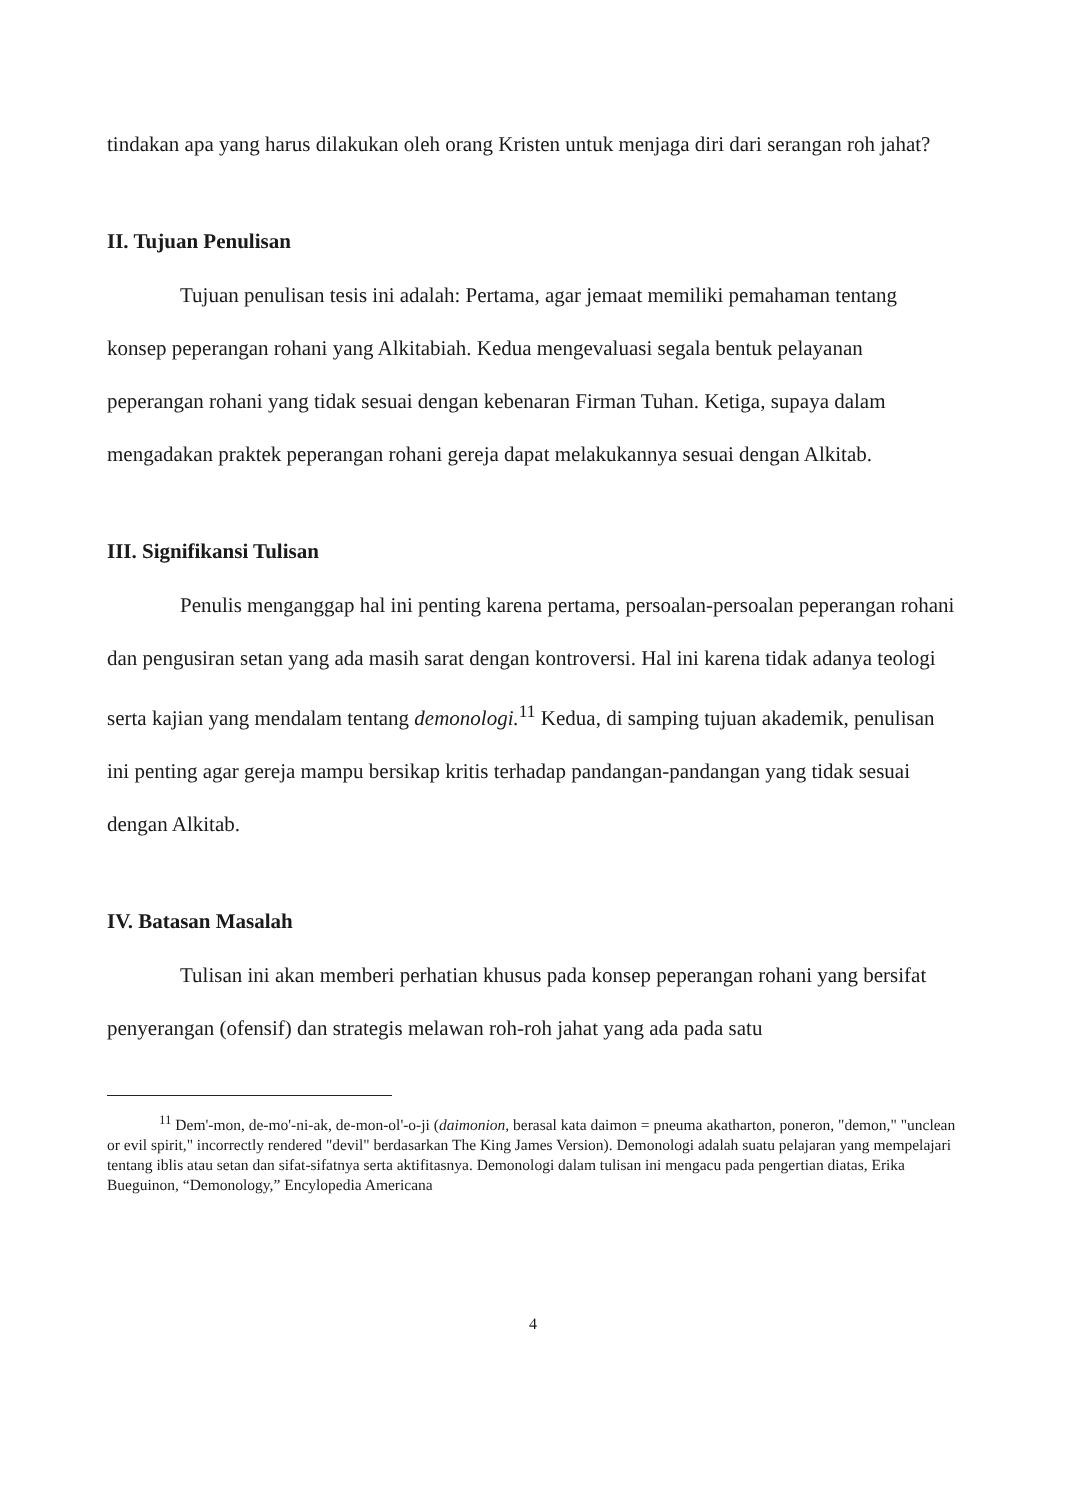tindakan apa yang harus dilakukan oleh orang Kristen untuk menjaga diri dari serangan roh jahat?
II. Tujuan Penulisan
Tujuan penulisan tesis ini adalah: Pertama, agar jemaat memiliki pemahaman tentang konsep peperangan rohani yang Alkitabiah. Kedua mengevaluasi segala bentuk pelayanan peperangan rohani yang tidak sesuai dengan kebenaran Firman Tuhan. Ketiga, supaya dalam mengadakan praktek peperangan rohani gereja dapat melakukannya sesuai dengan Alkitab.
III. Signifikansi Tulisan
Penulis menganggap hal ini penting karena pertama, persoalan-persoalan peperangan rohani dan pengusiran setan yang ada masih sarat dengan kontroversi. Hal ini karena tidak adanya teologi serta kajian yang mendalam tentang demonologi.<sup>11</sup> Kedua, di samping tujuan akademik, penulisan ini penting agar gereja mampu bersikap kritis terhadap pandangan-pandangan yang tidak sesuai dengan Alkitab.
IV. Batasan Masalah
Tulisan ini akan memberi perhatian khusus pada konsep peperangan rohani yang bersifat penyerangan (ofensif) dan strategis melawan roh-roh jahat yang ada pada satu
<sup>11</sup> Dem'-mon, de-mo'-ni-ak, de-mon-ol'-o-ji (daimonion, berasal kata daimon = pneuma akatharton, poneron, "demon," "unclean or evil spirit," incorrectly rendered "devil" berdasarkan The King James Version). Demonologi adalah suatu pelajaran yang mempelajari tentang iblis atau setan dan sifat-sifatnya serta aktifitasnya. Demonologi dalam tulisan ini mengacu pada pengertian diatas, Erika Bueguinon, “Demonology,” Encylopedia Americana
4